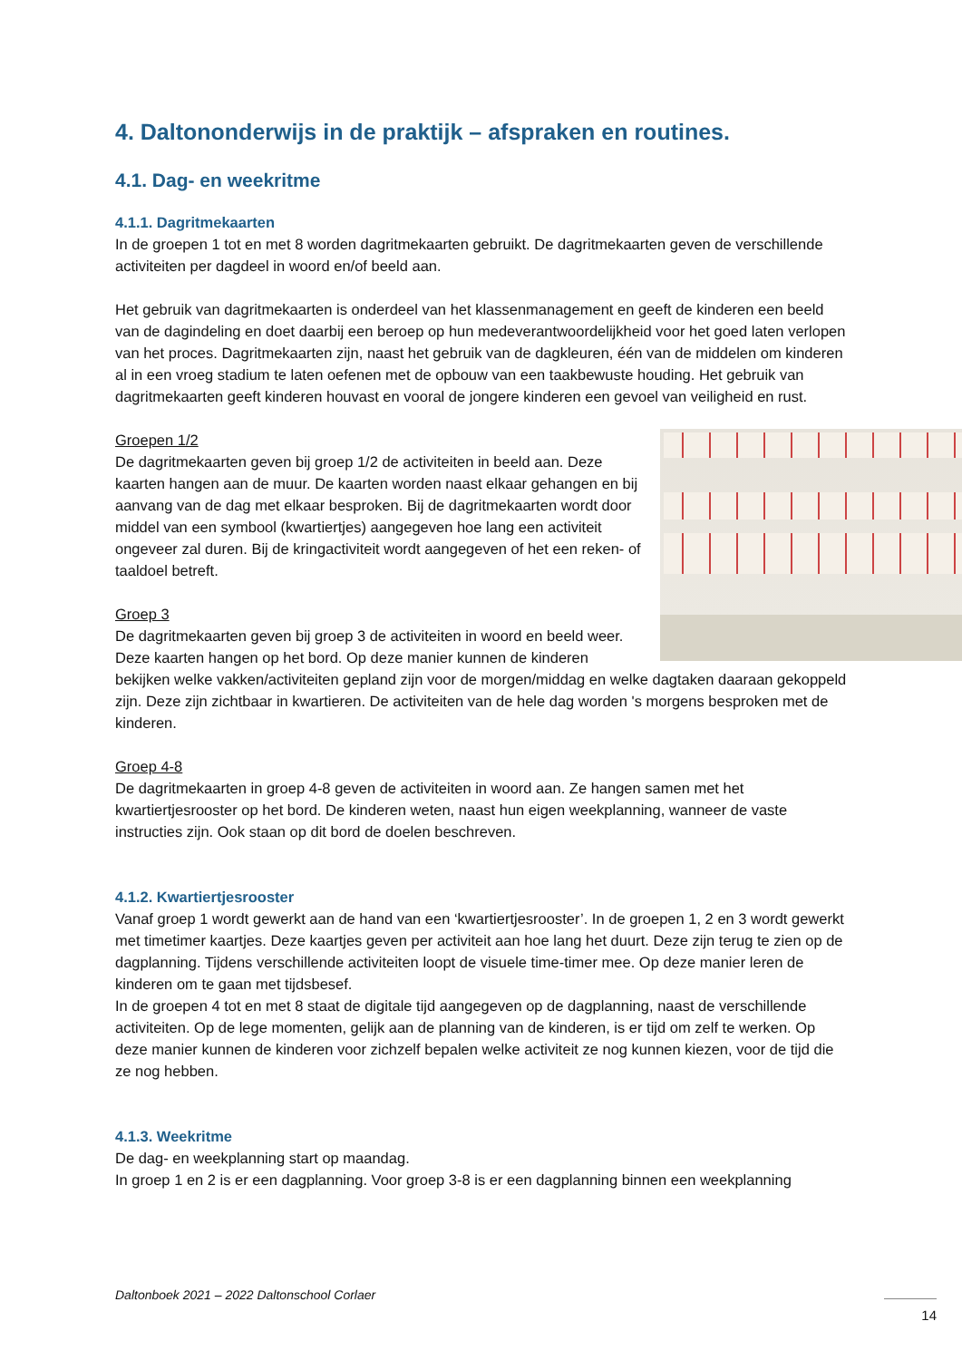4. Daltononderwijs in de praktijk – afspraken en routines.
4.1. Dag- en weekritme
4.1.1. Dagritmekaarten
In de groepen 1 tot en met 8 worden dagritmekaarten gebruikt. De dagritmekaarten geven de verschillende activiteiten per dagdeel in woord en/of beeld aan.
Het gebruik van dagritmekaarten is onderdeel van het klassenmanagement en geeft de kinderen een beeld van de dagindeling en doet daarbij een beroep op hun medeverantwoordelijkheid voor het goed laten verlopen van het proces. Dagritmekaarten zijn, naast het gebruik van de dagkleuren, één van de middelen om kinderen al in een vroeg stadium te laten oefenen met de opbouw van een taakbewuste houding. Het gebruik van dagritmekaarten geeft kinderen houvast en vooral de jongere kinderen een gevoel van veiligheid en rust.
Groepen 1/2
De dagritmekaarten geven bij groep 1/2 de activiteiten in beeld aan. Deze kaarten hangen aan de muur. De kaarten worden naast elkaar gehangen en bij aanvang van de dag met elkaar besproken. Bij de dagritmekaarten wordt door middel van een symbool (kwartiertjes) aangegeven hoe lang een activiteit ongeveer zal duren. Bij de kringactiviteit wordt aangegeven of het een reken- of taaldoel betreft.
Groep 3
De dagritmekaarten geven bij groep 3 de activiteiten in woord en beeld weer. Deze kaarten hangen op het bord. Op deze manier kunnen de kinderen bekijken welke vakken/activiteiten gepland zijn voor de morgen/middag en welke dagtaken daaraan gekoppeld zijn. Deze zijn zichtbaar in kwartieren. De activiteiten van de hele dag worden 's morgens besproken met de kinderen.
Groep 4-8
De dagritmekaarten in groep 4-8 geven de activiteiten in woord aan. Ze hangen samen met het kwartiertjesrooster op het bord. De kinderen weten, naast hun eigen weekplanning, wanneer de vaste instructies zijn. Ook staan op dit bord de doelen beschreven.
4.1.2. Kwartiertjesrooster
Vanaf groep 1 wordt gewerkt aan de hand van een ‘kwartiertjesrooster’. In de groepen 1, 2 en 3 wordt gewerkt met timetimer kaartjes. Deze kaartjes geven per activiteit aan hoe lang het duurt. Deze zijn terug te zien op de dagplanning. Tijdens verschillende activiteiten loopt de visuele time-timer mee. Op deze manier leren de kinderen om te gaan met tijdsbesef.
In de groepen 4 tot en met 8 staat de digitale tijd aangegeven op de dagplanning, naast de verschillende activiteiten. Op de lege momenten, gelijk aan de planning van de kinderen, is er tijd om zelf te werken. Op deze manier kunnen de kinderen voor zichzelf bepalen welke activiteit ze nog kunnen kiezen, voor de tijd die ze nog hebben.
4.1.3. Weekritme
De dag- en weekplanning start op maandag.
In groep 1 en 2 is er een dagplanning. Voor groep 3-8 is er een dagplanning binnen een weekplanning
Daltonboek 2021 – 2022 Daltonschool Corlaer
14